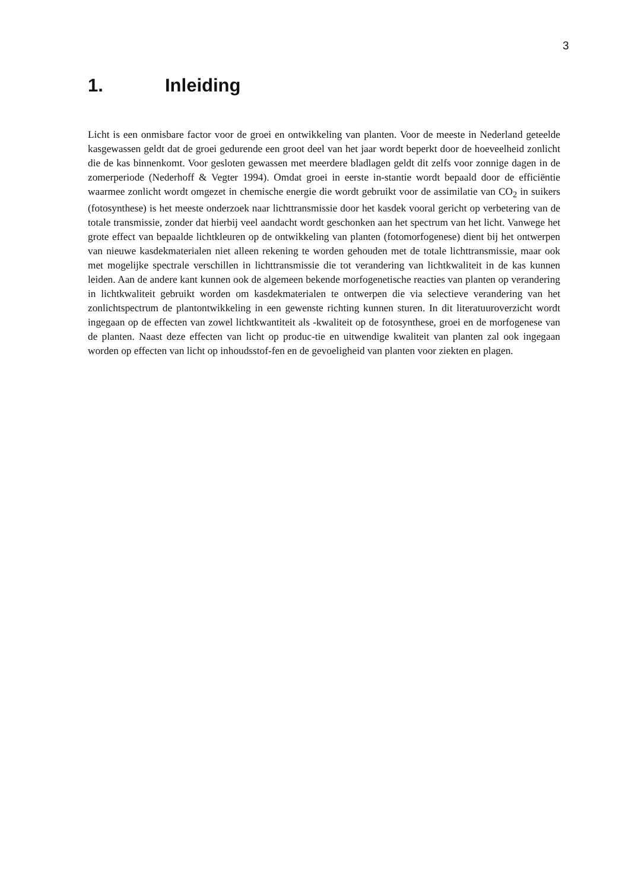3
1. Inleiding
Licht is een onmisbare factor voor de groei en ontwikkeling van planten. Voor de meeste in Nederland geteelde kasgewassen geldt dat de groei gedurende een groot deel van het jaar wordt beperkt door de hoeveelheid zonlicht die de kas binnenkomt. Voor gesloten gewassen met meerdere bladlagen geldt dit zelfs voor zonnige dagen in de zomerperiode (Nederhoff & Vegter 1994). Omdat groei in eerste in-stantie wordt bepaald door de efficiëntie waarmee zonlicht wordt omgezet in chemische energie die wordt gebruikt voor de assimilatie van CO<sub>2</sub> in suikers (fotosynthese) is het meeste onderzoek naar lichttransmissie door het kasdek vooral gericht op verbetering van de totale transmissie, zonder dat hierbij veel aandacht wordt geschonken aan het spectrum van het licht. Vanwege het grote effect van bepaalde lichtkleuren op de ontwikkeling van planten (fotomorfogenese) dient bij het ontwerpen van nieuwe kasdekmaterialen niet alleen rekening te worden gehouden met de totale lichttransmissie, maar ook met mogelijke spectrale verschillen in lichttransmissie die tot verandering van lichtkwaliteit in de kas kunnen leiden. Aan de andere kant kunnen ook de algemeen bekende morfogenetische reacties van planten op verandering in lichtkwaliteit gebruikt worden om kasdekmaterialen te ontwerpen die via selectieve verandering van het zonlichtspectrum de plantontwikkeling in een gewenste richting kunnen sturen. In dit literatuuroverzicht wordt ingegaan op de effecten van zowel lichtkwantiteit als -kwaliteit op de fotosynthese, groei en de morfogenese van de planten. Naast deze effecten van licht op produc-tie en uitwendige kwaliteit van planten zal ook ingegaan worden op effecten van licht op inhoudsstof-fen en de gevoeligheid van planten voor ziekten en plagen.